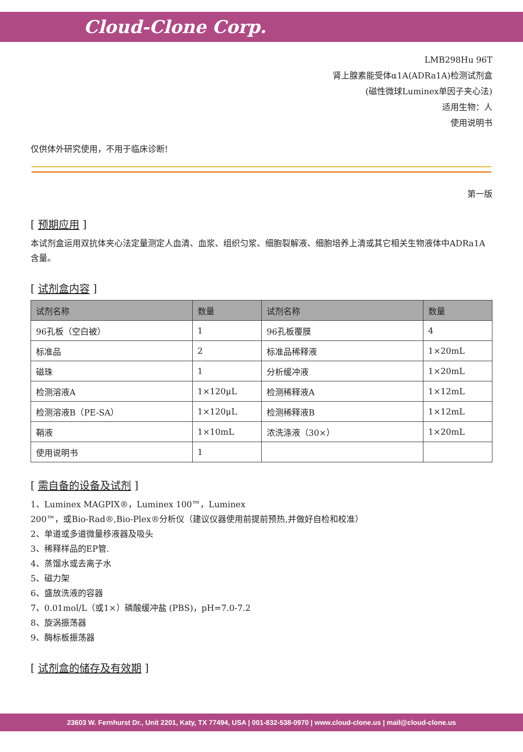Cloud-Clone Corp.
LMB298Hu 96T
肾上腺素能受体α1A(ADRa1A)检测试剂盒
(磁性微球Luminex单因子夹心法)
适用生物：人
使用说明书
仅供体外研究使用，不用于临床诊断!
第一版
[ 预期应用 ]
本试剂盒运用双抗体夹心法定量测定人血清、血浆、组织匀浆、细胞裂解液、细胞培养上清或其它相关生物液体中ADRa1A含量。
[ 试剂盒内容 ]
| 试剂名称 | 数量 | 试剂名称 | 数量 |
| --- | --- | --- | --- |
| 96孔板（空白被） | 1 | 96孔板覆膜 | 4 |
| 标准品 | 2 | 标准品稀释液 | 1×20mL |
| 磁珠 | 1 | 分析缓冲液 | 1×20mL |
| 检测溶液A | 1×120μL | 检测稀释液A | 1×12mL |
| 检测溶液B（PE-SA） | 1×120μL | 检测稀释液B | 1×12mL |
| 鞘液 | 1×10mL | 浓洗涤液（30×） | 1×20mL |
| 使用说明书 | 1 | | |
[ 需自备的设备及试剂 ]
1、Luminex MAGPIX®，Luminex 100™，Luminex
200™，或Bio-Rad®,Bio-Plex®分析仪（建议仪器使用前提前预热,并做好自检和校准）
2、单道或多道微量移液器及吸头
3、稀释样品的EP管.
4、蒸馏水或去离子水
5、磁力架
6、盛放洗液的容器
7、0.01mol/L（或1×）磷酸缓冲盐 (PBS)，pH=7.0-7.2
8、旋涡振荡器
9、酶标板振荡器
[ 试剂盒的储存及有效期 ]
23603 W. Fernhurst Dr., Unit 2201, Katy, TX 77494, USA | 001-832-538-0970 | www.cloud-clone.us | mail@cloud-clone.us